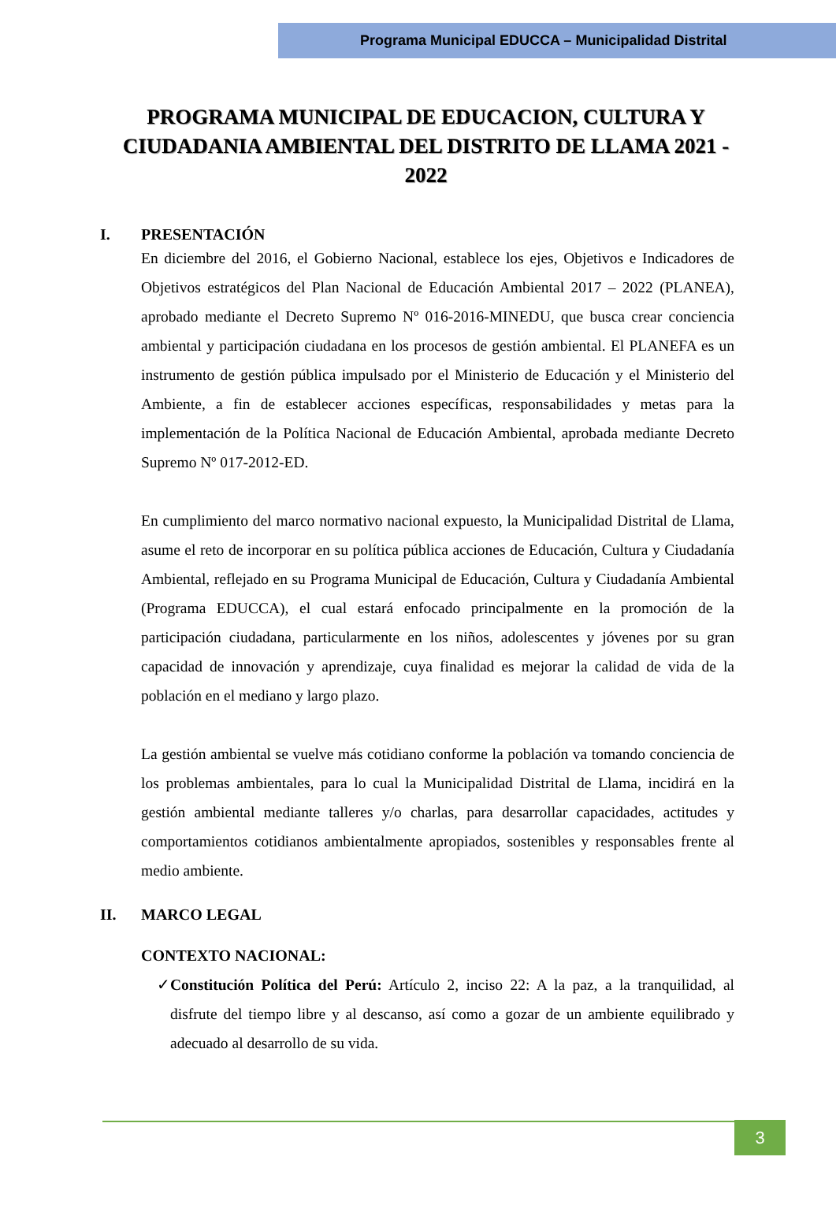Programa Municipal EDUCCA – Municipalidad Distrital
PROGRAMA MUNICIPAL DE EDUCACION, CULTURA Y CIUDADANIA AMBIENTAL DEL DISTRITO DE LLAMA 2021 - 2022
I. PRESENTACIÓN
En diciembre del 2016, el Gobierno Nacional, establece los ejes, Objetivos e Indicadores de Objetivos estratégicos del Plan Nacional de Educación Ambiental 2017 – 2022 (PLANEA), aprobado mediante el Decreto Supremo Nº 016-2016-MINEDU, que busca crear conciencia ambiental y participación ciudadana en los procesos de gestión ambiental. El PLANEFA es un instrumento de gestión pública impulsado por el Ministerio de Educación y el Ministerio del Ambiente, a fin de establecer acciones específicas, responsabilidades y metas para la implementación de la Política Nacional de Educación Ambiental, aprobada mediante Decreto Supremo Nº 017-2012-ED.
En cumplimiento del marco normativo nacional expuesto, la Municipalidad Distrital de Llama, asume el reto de incorporar en su política pública acciones de Educación, Cultura y Ciudadanía Ambiental, reflejado en su Programa Municipal de Educación, Cultura y Ciudadanía Ambiental (Programa EDUCCA), el cual estará enfocado principalmente en la promoción de la participación ciudadana, particularmente en los niños, adolescentes y jóvenes por su gran capacidad de innovación y aprendizaje, cuya finalidad es mejorar la calidad de vida de la población en el mediano y largo plazo.
La gestión ambiental se vuelve más cotidiano conforme la población va tomando conciencia de los problemas ambientales, para lo cual la Municipalidad Distrital de Llama, incidirá en la gestión ambiental mediante talleres y/o charlas, para desarrollar capacidades, actitudes y comportamientos cotidianos ambientalmente apropiados, sostenibles y responsables frente al medio ambiente.
II. MARCO LEGAL
CONTEXTO NACIONAL:
✓ Constitución Política del Perú: Artículo 2, inciso 22: A la paz, a la tranquilidad, al disfrute del tiempo libre y al descanso, así como a gozar de un ambiente equilibrado y adecuado al desarrollo de su vida.
3